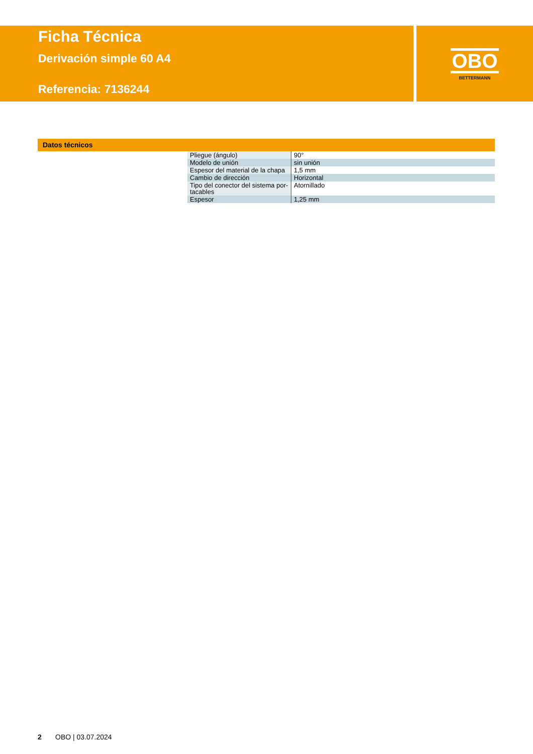Ficha Técnica
Derivación simple 60 A4
Referencia: 7136244
OBO
BETTERMANN
Datos técnicos
| Pliegue (ángulo) | 90° |
| Modelo de unión | sin unión |
| Espesor del material de la chapa | 1,5 mm |
| Cambio de dirección | Horizontal |
| Tipo del conector del sistema por­tacables | Atornillado |
| Espesor | 1,25 mm |
2 OBO | 03.07.2024